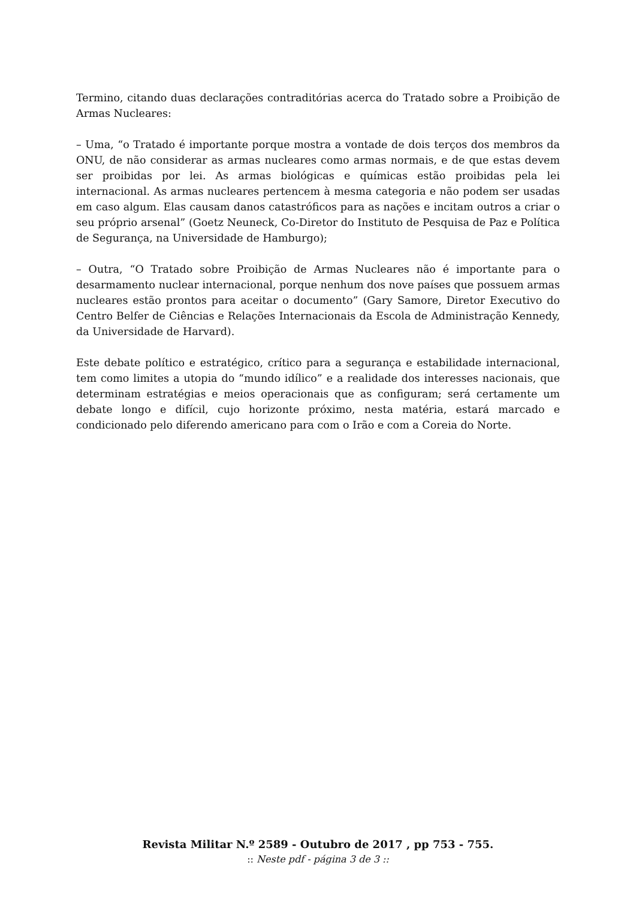Termino, citando duas declarações contraditórias acerca do Tratado sobre a Proibição de Armas Nucleares:
– Uma, “o Tratado é importante porque mostra a vontade de dois terços dos membros da ONU, de não considerar as armas nucleares como armas normais, e de que estas devem ser proibidas por lei. As armas biológicas e químicas estão proibidas pela lei internacional. As armas nucleares pertencem à mesma categoria e não podem ser usadas em caso algum. Elas causam danos catastróficos para as nações e incitam outros a criar o seu próprio arsenal” (Goetz Neuneck, Co-Diretor do Instituto de Pesquisa de Paz e Política de Segurança, na Universidade de Hamburgo);
– Outra, “O Tratado sobre Proibição de Armas Nucleares não é importante para o desarmamento nuclear internacional, porque nenhum dos nove países que possuem armas nucleares estão prontos para aceitar o documento” (Gary Samore, Diretor Executivo do Centro Belfer de Ciências e Relações Internacionais da Escola de Administração Kennedy, da Universidade de Harvard).
Este debate político e estratégico, crítico para a segurança e estabilidade internacional, tem como limites a utopia do “mundo idílico” e a realidade dos interesses nacionais, que determinam estratégias e meios operacionais que as configuram; será certamente um debate longo e difícil, cujo horizonte próximo, nesta matéria, estará marcado e condicionado pelo diferendo americano para com o Irão e com a Coreia do Norte.
Revista Militar N.º 2589 - Outubro de 2017 , pp 753 - 755.
:: Neste pdf - página 3 de 3 ::